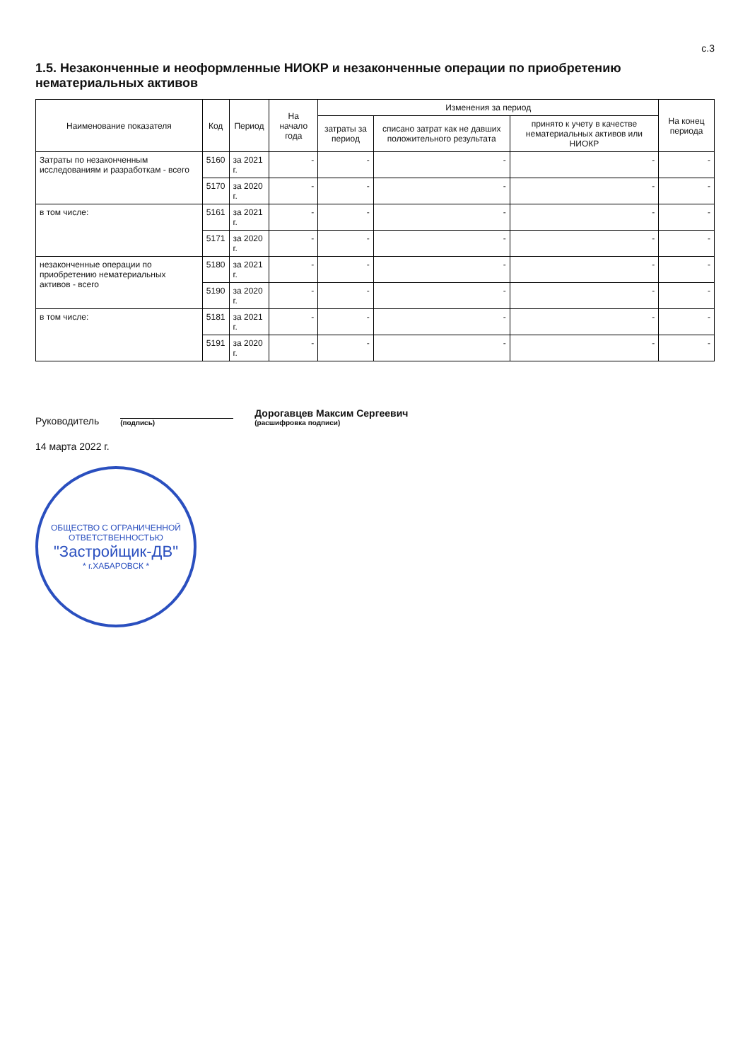с.3
1.5. Незаконченные и неоформленные НИОКР и незаконченные операции по приобретению нематериальных активов
| Наименование показателя | Код | Период | На начало года | Изменения за период | | | На конец периода |
| --- | --- | --- | --- | --- | --- | --- | --- |
| | | | | затраты за период | списано затрат как не давших положительного результата | принято к учету в качестве нематериальных активов или НИОКР | |
| Затраты по незаконченным исследованиям и разработкам - всего | 5160 | за 2021 г. | - | - | - | - | - |
| | 5170 | за 2020 г. | - | - | - | - | - |
| в том числе: | 5161 | за 2021 г. | - | - | - | - | - |
| | 5171 | за 2020 г. | - | - | - | - | - |
| незаконченные операции по приобретению нематериальных активов - всего | 5180 | за 2021 г. | - | - | - | - | - |
| | 5190 | за 2020 г. | - | - | - | - | - |
| в том числе: | 5181 | за 2021 г. | - | - | - | - | - |
| | 5191 | за 2020 г. | - | - | - | - | - |
Руководитель
(подпись)
Дорогавцев Максим Сергеевич
(расшифровка подписи)
14 марта 2022 г.
ОБЩЕСТВО С ОГРАНИЧЕННОЙ ОТВЕТСТВЕННОСТЬЮ
"Застройщик-ДВ"
* г.ХАБАРОВСК *